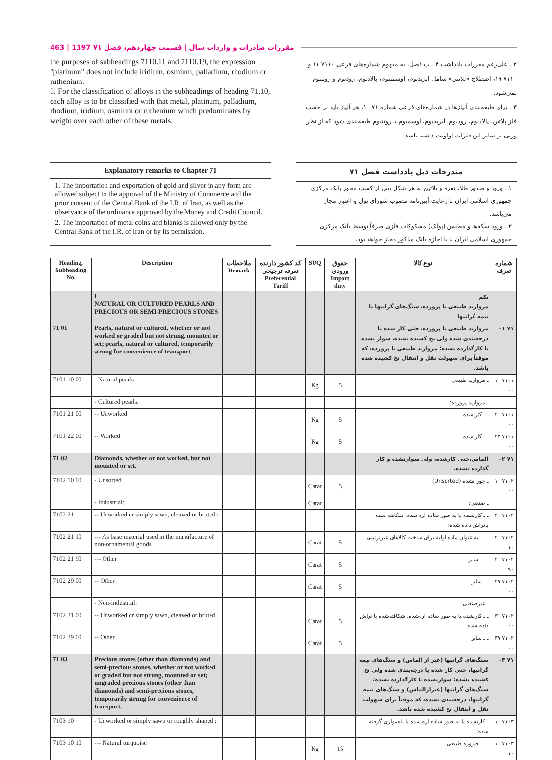463 | 1397 مقررات صادرات و واردات سال | قسمت چهاردهم، فصل ۷۱
the purposes of subheadings 7110.11 and 7110.19, the expression "platinum" does not include iridium, osmium, palladium, rhodium or ruthenium.
3. For the classification of alloys in the subheadings of heading 71.10, each alloy is to be classified with that metal, platinum, palladium, rhodium, iridium, osmium or ruthenium which predominates by weight over each other of these metals.
۲ ـ علی‌رغم مقررات یادداشت ۴ ـ ب فصل، به مفهوم شماره‌های فرعی ۷۱۱۰ ۱۱ و ۷۱۱۰ ۱۹، اصطلاح «پلاتین» شامل ایریدیوم، اوسمینوم، پالادیوم، رودیوم و روتنیوم نمی‌شود.
۳ ـ برای طبقه‌بندی آلیاژها در شماره‌های فرعی شماره ۷۱ ۱۰، هر آلیاژ باید بر حسب فلز پلاتین، پالادیوم، رودیوم، ایریدیوم، اوسمیوم یا روتنیوم طبقه‌بندی شود که از نظر وزنی بر سایر این فلزات اولویت داشته باشد.
Explanatory remarks to Chapter 71
1. The importation and exportation of gold and silver in any form are allowed subject to the approval of the Ministry of Commerce and the prior consent of the Central Bank of the I.R. of Iran, as well as the observance of the ordinance approved by the Money and Credit Council.
2. The importation of metal coins and blanks is allowed only by the Central Bank of the I.R. of Iran or by its permission.
مندرجات ذیل یادداشت فصل ۷۱
۱ ـ ورود و صدور طلا، نقره و پلاتین به هر شکل پس از کسب مجوز بانک مرکزی جمهوری اسلامی ایران با رعایت آیین‌نامه مصوب شورای پول و اعتبار مجاز می‌باشد.
۲ ـ ورود سکه‌ها و مطلس (پولک) مسکوکات فلزی صرفاً توسط بانک مرکزی جمهوری اسلامی ایران یا با اجازه بانک مذکور مجاز خواهد بود.
| Heading, Subheading No. | Description | ملاحظات Remark | کد کشور دارنده تعرفه ترجیحی Preferential Tariff | SUQ | حقوق ورودی Import duty | نوع کالا | شماره تعرفه |
| --- | --- | --- | --- | --- | --- | --- | --- |
| | I NATURAL OR CULTURED PEARLS AND PRECIOUS OR SEMI-PRECIOUS STONES | | | | | یکم مروارید طبیعی یا پرورده، سنگ‌های گرانبها یا نیمه گرانبها | |
| 71 01 | Pearls, natural or cultured, whether or not worked or graded but not strung, mounted or set; pearls, natural or cultured, temporarily strung for convenience of transport. | | | | | مروارید طبیعی یا پرورده، حتی کار شده یا درجه‌بندی شده ولی نخ کشیده نشده، سوار نشده یا کارگذارده نشده؛ مروارید طبیعی یا پرورده، که موقتاً برای سهولت نقل و انتقال نخ کشیده شده باشد. | ۷۱ ۰۱ |
| 7101 10 00 | - Natural pearls | | | Kg | 5 | ـ مروارید طبیعی | ۷۱۰۱ ۱۰ ۰۰ |
| | - Cultured pearls: | | | | | ـ مروارید پرورده: | |
| 7101 21 00 | -- Unworked | | | Kg | 5 | ـ ـ کارنشده | ۷۱۰۱ ۲۱ ۰۰ |
| 7101 22 00 | -- Worked | | | Kg | 5 | ـ ـ کار شده | ۷۱۰۱ ۲۲ ۰۰ |
| 71 02 | Diamonds, whether or not worked, but not mounted or set. | | | | | الماس،حتی کارشده، ولی سوارنشده و کار گذارده نشده. | ۷۱ ۰۲ |
| 7102 10 00 | - Unsorted | | | Carat | 5 | ـ جور نشده (Unsorted) | ۷۱۰۲ ۱۰ ۰۰ |
| | - Industrial: | | | Carat | | ـ صنعتی: | |
| 7102 21 | -- Unworked or simply sawn, cleaved or bruted : | | | | | ـ ـ کارنشده یا به طور ساده اره شده، شکافته شده یاتراش داده شده: | ۷۱۰۲ ۲۱ |
| 7102 21 10 | --- As base material used in the manufacture of non-ornamental goods | | | Carat | 5 | ـ ـ ـ به عنوان ماده اولیه برای ساخت کالاهای غیرتزئینی | ۷۱۰۲ ۲۱ ۱۰ |
| 7102 21 90 | --- Other | | | Carat | 5 | ـ ـ ـ سایر | ۷۱۰۲ ۲۱ ۹۰ |
| 7102 29 00 | -- Other | | | Carat | 5 | ـ ـ سایر | ۷۱۰۲ ۲۹ ۰۰ |
| | - Non-industrial: | | | | | ـ غیرصنعتی: | |
| 7102 31 00 | -- Unworked or simply sawn, cleaved or bruted | | | Carat | 5 | ـ ـ کارنشده یا به طور ساده اره‌شده، شکافته‌شده یا تراش داده شده | ۷۱۰۲ ۳۱ ۰۰ |
| 7102 39 00 | -- Other | | | Carat | 5 | ـ ـ سایر | ۷۱۰۲ ۳۹ ۰۰ |
| 71 03 | Precious stones (other than diamonds) and semi-precious stones, whether or not worked or graded but not strung, mounted or set; ungraded precious stones (other than diamonds) and semi-precious stones, temporarily strung for convenience of transport. | | | | | سنگ‌های گرانبها (غیر از الماس) و سنگ‌های نیمه گرانبها، حتی کار شده یا درجه‌بندی شده ولی نخ کشیده نشده؛ سوارنشده یا کارگذارده نشده؛ سنگ‌های گرانبها (غیرازالماس) و سنگ‌های نیمه گرانبها، درجه‌بندی نشده، که موقتاً برای سهولت نقل و انتقال نخ کشیده شده باشد. | ۷۱ ۰۳ |
| 7103 10 | - Unworked or simply sawn or roughly shaped : | | | | | ـ کارنشده یا به طور ساده اره شده یا ناهمواری گرفته شده: | ۷۱۰۳ ۱۰ |
| 7103 10 10 | --- Natural turquoise | | | Kg | 15 | ـ ـ ـ فیروزه طبیعی | ۷۱۰۳ ۱۰ ۱۰ |